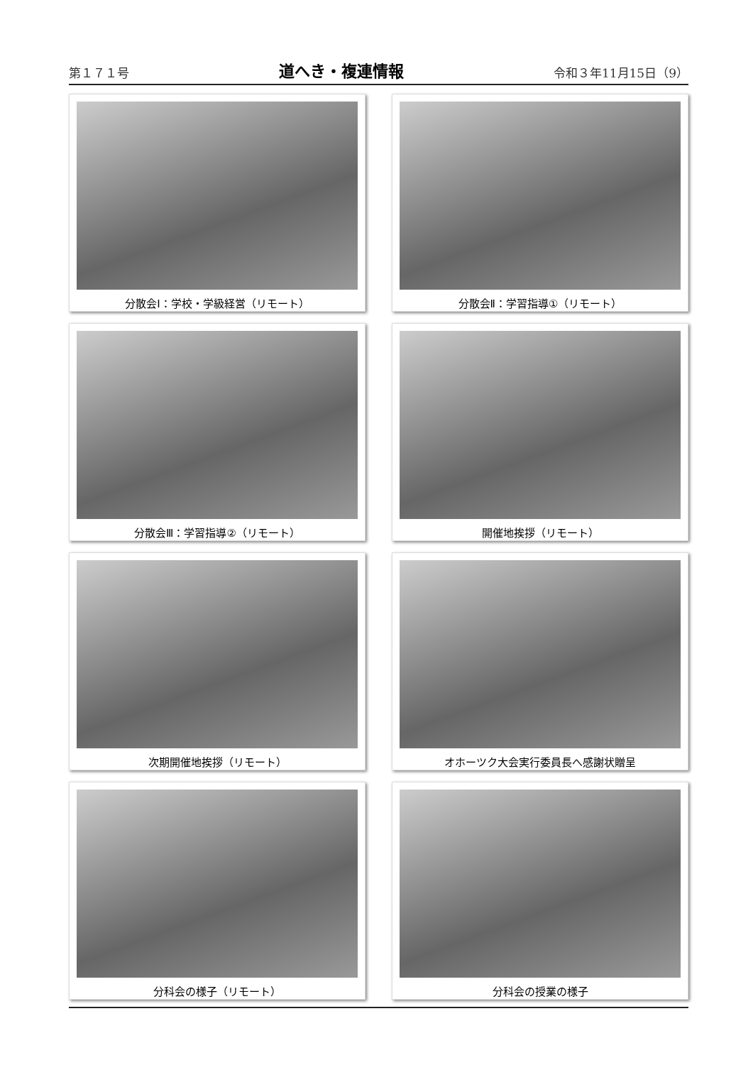第１７１号 道へき・複連情報 令和３年11月15日（9）
分散会Ⅰ：学校・学級経営（リモート）
分散会Ⅱ：学習指導①（リモート）
分散会Ⅲ：学習指導②（リモート）
開催地挨拶（リモート）
次期開催地挨拶（リモート）
オホーツク大会実行委員長へ感謝状贈呈
分科会の様子（リモート）
分科会の授業の様子